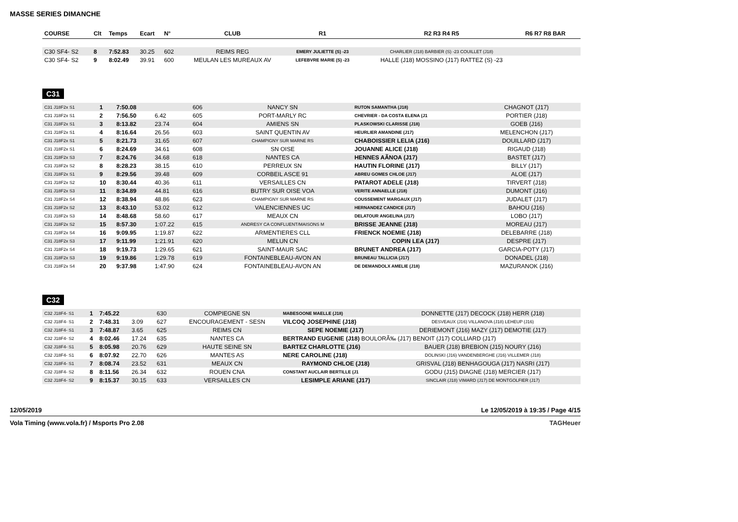MASSE SERIES DIMANCHE
| COURSE | Clt | Temps | Ecart | N° | CLUB | R1 | R2 R3 R4 R5 | R6 R7 R8 BAR |
| --- | --- | --- | --- | --- | --- | --- | --- | --- |
| C30 SF4- S2 | 8 | 7:52.83 | 30.25 | 602 | REIMS REG | EMERY JULIETTE (S) -23 | CHARLIER (J18) BARBIER (S) -23 COUILLET (J18) | |
| C30 SF4- S2 | 9 | 8:02.49 | 39.91 | 600 | MEULAN LES MUREAUX AV | LEFEBVRE MARIE (S) -23 | HALLE (J18) MOSSINO (J17) RATTEZ (S) -23 | |
C31
| C31 J18F2x S1 | 1 | 7:50.08 | | 606 | NANCY SN | RUTON SAMANTHA (J18) | CHAGNOT (J17) | |
| C31 J18F2x S1 | 2 | 7:56.50 | 6.42 | 605 | PORT-MARLY RC | CHEVRIER - DA COSTA ELENA (J1 | PORTIER (J18) | |
| C31 J18F2x S1 | 3 | 8:13.82 | 23.74 | 604 | AMIENS SN | PLASKOWSKI CLARISSE (J18) | GOEB (J16) | |
| C31 J18F2x S1 | 4 | 8:16.64 | 26.56 | 603 | SAINT QUENTIN AV | HEURLIER AMANDINE (J17) | MELENCHON (J17) | |
| C31 J18F2x S1 | 5 | 8:21.73 | 31.65 | 607 | CHAMPIGNY SUR MARNE RS | CHABOISSIER LELIA (J16) | DOUILLARD (J17) | |
| C31 J18F2x S1 | 6 | 8:24.69 | 34.61 | 608 | SN OISE | JOUANNE ALICE (J18) | RIGAUD (J18) | |
| C31 J18F2x S3 | 7 | 8:24.76 | 34.68 | 618 | NANTES CA | HENNES AÃNOA (J17) | BASTET (J17) | |
| C31 J18F2x S2 | 8 | 8:28.23 | 38.15 | 610 | PERREUX SN | HAUTIN FLORINE (J17) | BILLY (J17) | |
| C31 J18F2x S1 | 9 | 8:29.56 | 39.48 | 609 | CORBEIL ASCE 91 | ABREU GOMES CHLOE (J17) | ALOE (J17) | |
| C31 J18F2x S2 | 10 | 8:30.44 | 40.36 | 611 | VERSAILLES CN | PATAROT ADELE (J18) | TIRVERT (J18) | |
| C31 J18F2x S3 | 11 | 8:34.89 | 44.81 | 616 | BUTRY SUR OISE VOA | VERITE ANNAELLE (J18) | DUMONT (J16) | |
| C31 J18F2x S4 | 12 | 8:38.94 | 48.86 | 623 | CHAMPIGNY SUR MARNE RS | COUSSEMENT MARGAUX (J17) | JUDALET (J17) | |
| C31 J18F2x S2 | 13 | 8:43.10 | 53.02 | 612 | VALENCIENNES UC | HERNANDEZ CANDICE (J17) | BAHOU (J16) | |
| C31 J18F2x S3 | 14 | 8:48.68 | 58.60 | 617 | MEAUX CN | DELATOUR ANGELINA (J17) | LOBO (J17) | |
| C31 J18F2x S2 | 15 | 8:57.30 | 1:07.22 | 615 | ANDRESY CA CONFLUENT/MAISONS M | BRISSE JEANNE (J18) | MOREAU (J17) | |
| C31 J18F2x S4 | 16 | 9:09.95 | 1:19.87 | 622 | ARMENTIERES CLL | FRIENCK NOEMIE (J18) | DELEBARRE (J18) | |
| C31 J18F2x S3 | 17 | 9:11.99 | 1:21.91 | 620 | MELUN CN | COPIN LEA (J17) | DESPRE (J17) | |
| C31 J18F2x S4 | 18 | 9:19.73 | 1:29.65 | 621 | SAINT-MAUR SAC | BRUNET ANDREA (J17) | GARCIA-POTY (J17) | |
| C31 J18F2x S3 | 19 | 9:19.86 | 1:29.78 | 619 | FONTAINEBLEAU-AVON AN | BRUNEAU TALLICIA (J17) | DONADEL (J18) | |
| C31 J18F2x S4 | 20 | 9:37.98 | 1:47.90 | 624 | FONTAINEBLEAU-AVON AN | DE DEMANDOLX AMELIE (J18) | MAZURANOK (J16) | |
C32
| C32 J18F4- S1 | 1 | 7:45.22 | | 630 | COMPIEGNE SN | MABESOONE MAELLE (J18) | DONNETTE (J17) DECOCK (J18) HERR (J18) | |
| C32 J18F4- S1 | 2 | 7:48.31 | 3.09 | 627 | ENCOURAGEMENT - SESN | VILCOQ JOSEPHINE (J18) | DESVEAUX (J16) VILLANOVA (J18) LEHEUP (J16) | |
| C32 J18F4- S1 | 3 | 7:48.87 | 3.65 | 625 | REIMS CN | SEPE NOEMIE (J17) | DERIEMONT (J16) MAZY (J17) DEMOTIE (J17) | |
| C32 J18F4- S2 | 4 | 8:02.46 | 17.24 | 635 | NANTES CA | BERTRAND EUGENIE (J18) BOULORÃ‰ (J17) BENOIT (J17) COLLIARD (J17) | | |
| C32 J18F4- S1 | 5 | 8:05.98 | 20.76 | 629 | HAUTE SEINE SN | BARTEZ CHARLOTTE (J16) | BAUER (J18) BREBION (J15) NOURY (J16) | |
| C32 J18F4- S1 | 6 | 8:07.92 | 22.70 | 626 | MANTES AS | NERE CAROLINE (J18) | DOLINSKI (J16) VANDENBERGHE (J16) VILLEMER (J18) | |
| C32 J18F4- S1 | 7 | 8:08.74 | 23.52 | 631 | MEAUX CN | RAYMOND CHLOE (J18) | GRISVAL (J18) BENHAGOUGA (J17) NASRI (J17) | |
| C32 J18F4- S2 | 8 | 8:11.56 | 26.34 | 632 | ROUEN CNA | CONSTANT AUCLAIR BERTILLE (J1 | GODU (J15) DIAGNE (J18) MERCIER (J17) | |
| C32 J18F4- S2 | 9 | 8:15.37 | 30.15 | 633 | VERSAILLES CN | LESIMPLE ARIANE (J17) | SINCLAIR (J18) VIMARD (J17) DE MONTGOLFIER (J17) | |
12/05/2019 Le 12/05/2019 à 19:35 / Page 4/15
Vola Timing (www.vola.fr) / Msports Pro 2.08 TAGHeuer